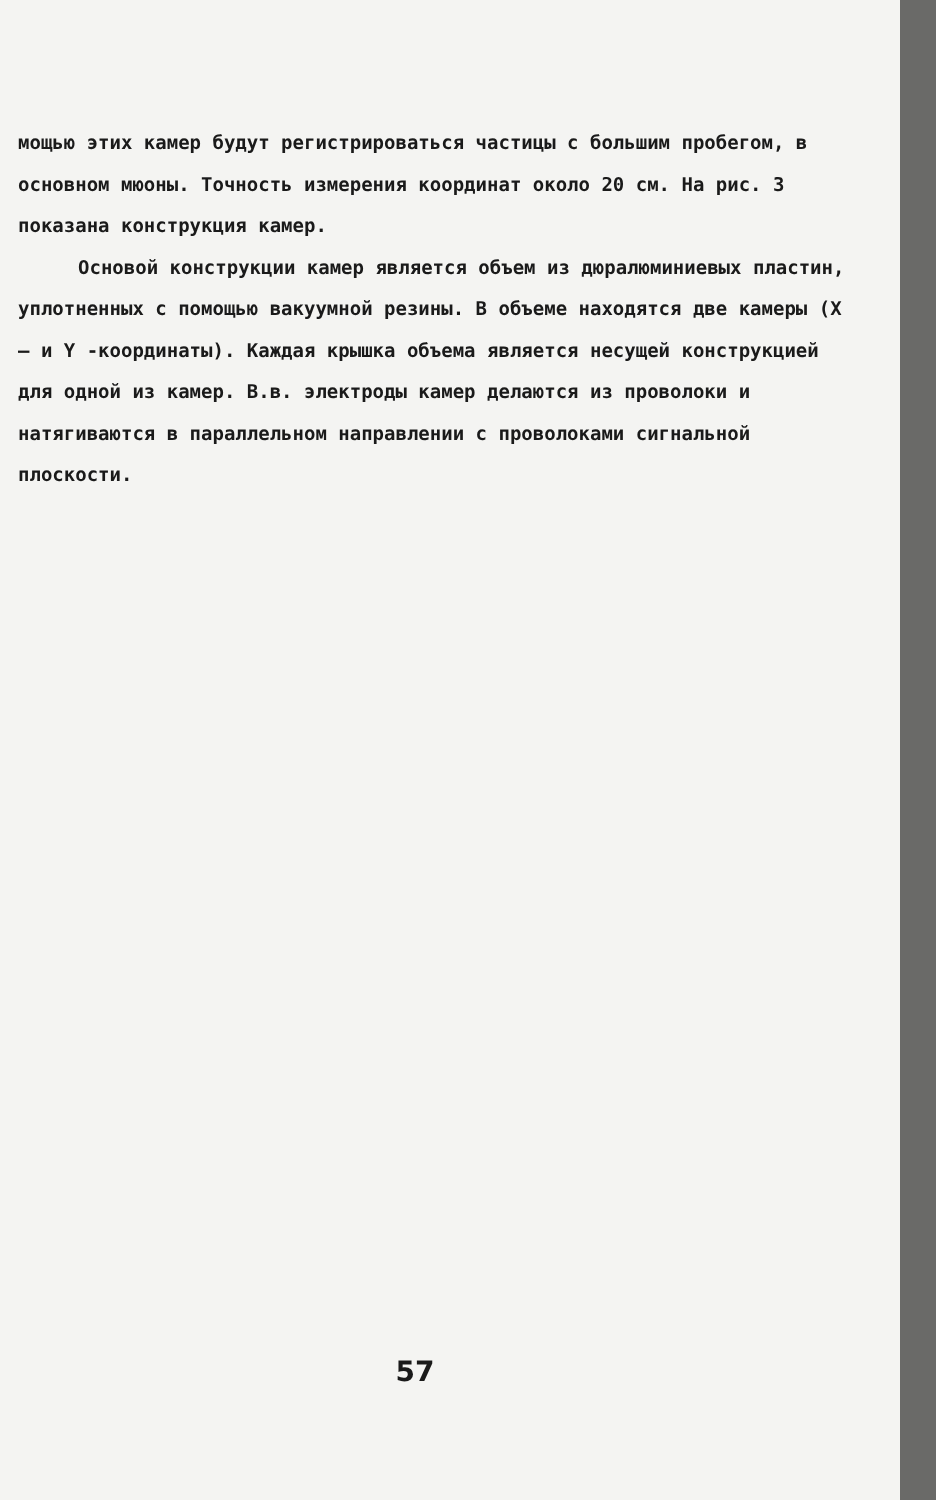мощью этих камер будут регистрироваться частицы с большим пробегом, в основном мюоны. Точность измерения координат около 20 см. На рис. 3 показана конструкция камер.
Основой конструкции камер является объем из дюралюминиевых пластин, уплотненных с помощью вакуумной резины. В объеме находятся две камеры (X – и Y -координаты). Каждая крышка объема является несущей конструкцией для одной из камер. В.в. электроды камер делаются из проволоки и натягиваются в параллельном направлении с проволоками сигнальной плоскости.
57